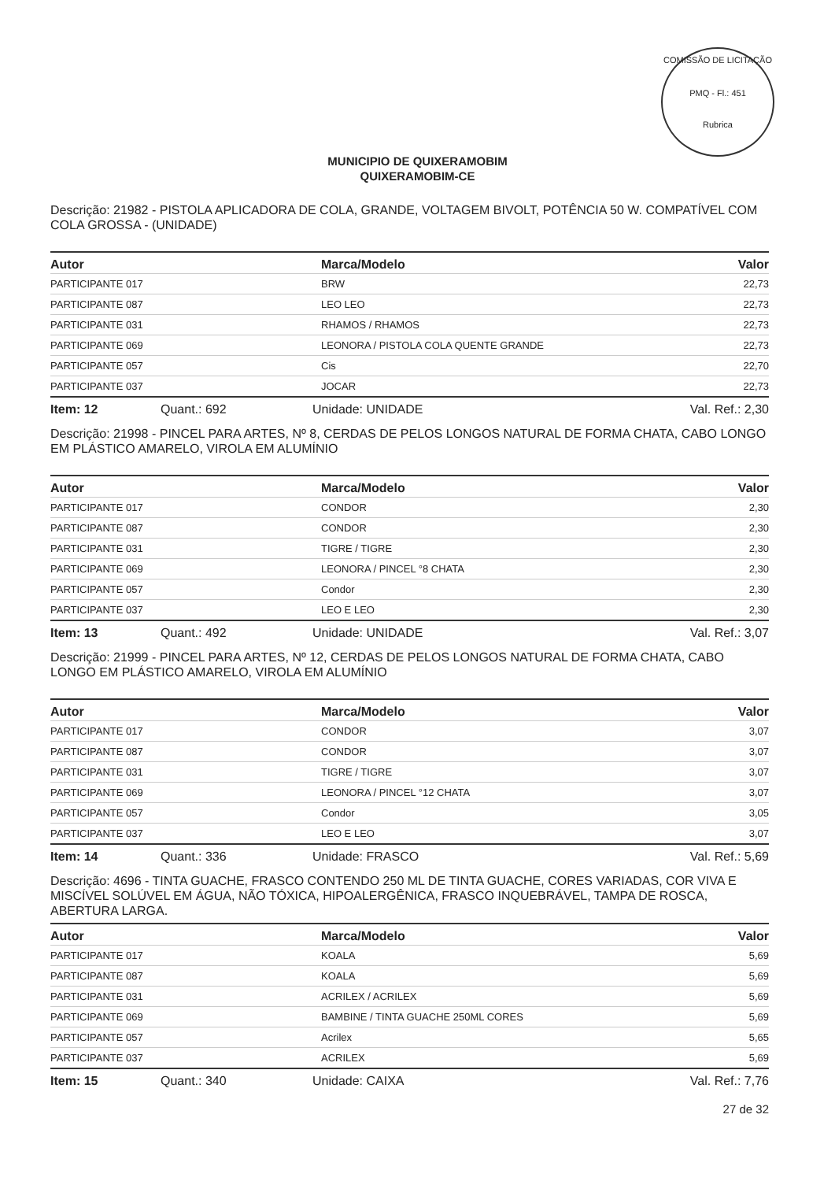COMISSÃO DE LICITAÇÃO
PMQ - Fl.: 451
Rubrica
MUNICIPIO DE QUIXERAMOBIM
QUIXERAMOBIM-CE
Descrição: 21982 - PISTOLA APLICADORA DE COLA, GRANDE, VOLTAGEM BIVOLT, POTÊNCIA 50 W. COMPATÍVEL COM COLA GROSSA - (UNIDADE)
| Autor | Marca/Modelo | Valor |
| --- | --- | --- |
| PARTICIPANTE 017 | BRW | 22,73 |
| PARTICIPANTE 087 | LEO LEO | 22,73 |
| PARTICIPANTE 031 | RHAMOS / RHAMOS | 22,73 |
| PARTICIPANTE 069 | LEONORA / PISTOLA COLA QUENTE GRANDE | 22,73 |
| PARTICIPANTE 057 | Cis | 22,70 |
| PARTICIPANTE 037 | JOCAR | 22,73 |
Item: 12 Quant.: 692 Unidade: UNIDADE Val. Ref.: 2,30
Descrição: 21998 - PINCEL PARA ARTES, Nº 8, CERDAS DE PELOS LONGOS NATURAL DE FORMA CHATA, CABO LONGO EM PLÁSTICO AMARELO, VIROLA EM ALUMÍNIO
| Autor | Marca/Modelo | Valor |
| --- | --- | --- |
| PARTICIPANTE 017 | CONDOR | 2,30 |
| PARTICIPANTE 087 | CONDOR | 2,30 |
| PARTICIPANTE 031 | TIGRE / TIGRE | 2,30 |
| PARTICIPANTE 069 | LEONORA / PINCEL °8 CHATA | 2,30 |
| PARTICIPANTE 057 | Condor | 2,30 |
| PARTICIPANTE 037 | LEO E LEO | 2,30 |
Item: 13 Quant.: 492 Unidade: UNIDADE Val. Ref.: 3,07
Descrição: 21999 - PINCEL PARA ARTES, Nº 12, CERDAS DE PELOS LONGOS NATURAL DE FORMA CHATA, CABO LONGO EM PLÁSTICO AMARELO, VIROLA EM ALUMÍNIO
| Autor | Marca/Modelo | Valor |
| --- | --- | --- |
| PARTICIPANTE 017 | CONDOR | 3,07 |
| PARTICIPANTE 087 | CONDOR | 3,07 |
| PARTICIPANTE 031 | TIGRE / TIGRE | 3,07 |
| PARTICIPANTE 069 | LEONORA / PINCEL °12 CHATA | 3,07 |
| PARTICIPANTE 057 | Condor | 3,05 |
| PARTICIPANTE 037 | LEO E LEO | 3,07 |
Item: 14 Quant.: 336 Unidade: FRASCO Val. Ref.: 5,69
Descrição: 4696 - TINTA GUACHE, FRASCO CONTENDO 250 ML DE TINTA GUACHE, CORES VARIADAS, COR VIVA E MISCÍVEL SOLÚVEL EM ÁGUA, NÃO TÓXICA, HIPOALERGÊNICA, FRASCO INQUEBRÁVEL, TAMPA DE ROSCA, ABERTURA LARGA.
| Autor | Marca/Modelo | Valor |
| --- | --- | --- |
| PARTICIPANTE 017 | KOALA | 5,69 |
| PARTICIPANTE 087 | KOALA | 5,69 |
| PARTICIPANTE 031 | ACRILEX / ACRILEX | 5,69 |
| PARTICIPANTE 069 | BAMBINE / TINTA GUACHE 250ML CORES | 5,69 |
| PARTICIPANTE 057 | Acrilex | 5,65 |
| PARTICIPANTE 037 | ACRILEX | 5,69 |
Item: 15 Quant.: 340 Unidade: CAIXA Val. Ref.: 7,76
27 de 32